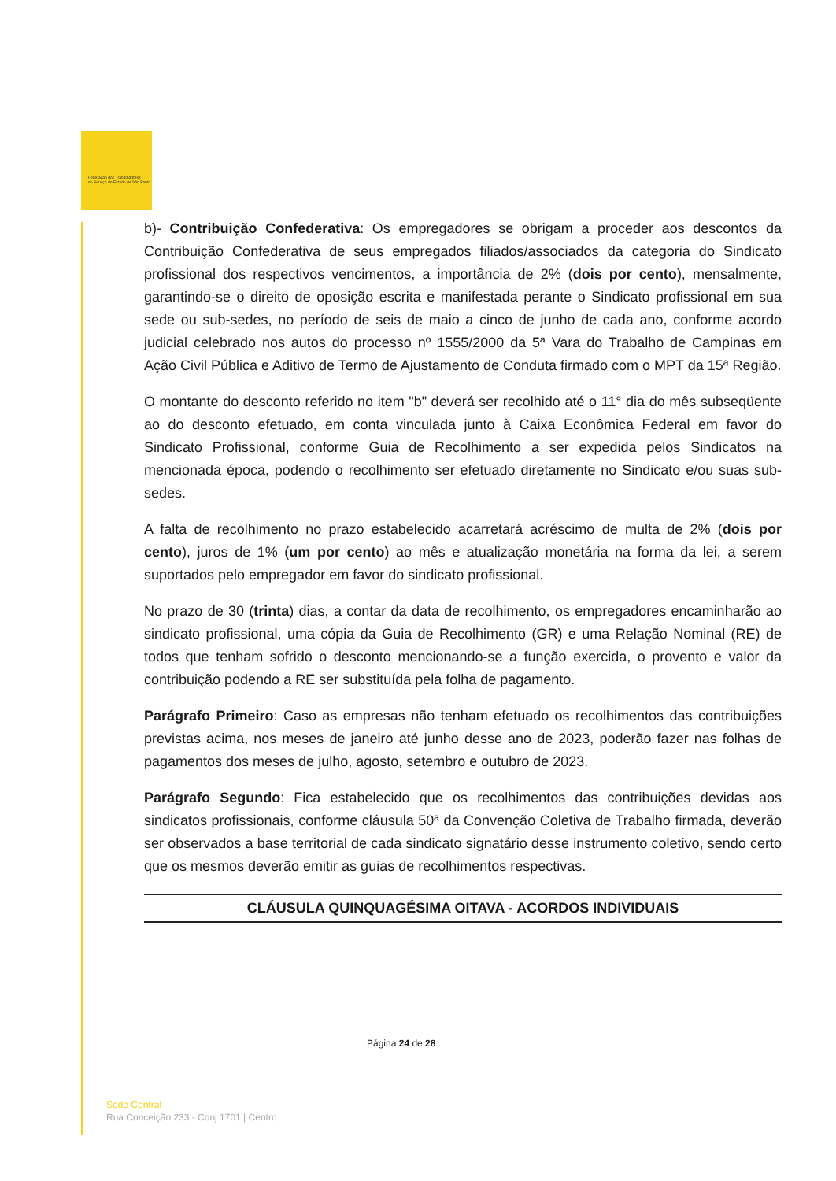Federação dos Trabalhadores
no Serviço do Estado de São Paulo
b)- Contribuição Confederativa: Os empregadores se obrigam a proceder aos descontos da Contribuição Confederativa de seus empregados filiados/associados da categoria do Sindicato profissional dos respectivos vencimentos, a importância de 2% (dois por cento), mensalmente, garantindo-se o direito de oposição escrita e manifestada perante o Sindicato profissional em sua sede ou sub-sedes, no período de seis de maio a cinco de junho de cada ano, conforme acordo judicial celebrado nos autos do processo nº 1555/2000 da 5ª Vara do Trabalho de Campinas em Ação Civil Pública e Aditivo de Termo de Ajustamento de Conduta firmado com o MPT da 15ª Região.
O montante do desconto referido no item "b" deverá ser recolhido até o 11° dia do mês subseqüente ao do desconto efetuado, em conta vinculada junto à Caixa Econômica Federal em favor do Sindicato Profissional, conforme Guia de Recolhimento a ser expedida pelos Sindicatos na mencionada época, podendo o recolhimento ser efetuado diretamente no Sindicato e/ou suas sub-sedes.
A falta de recolhimento no prazo estabelecido acarretará acréscimo de multa de 2% (dois por cento), juros de 1% (um por cento) ao mês e atualização monetária na forma da lei, a serem suportados pelo empregador em favor do sindicato profissional.
No prazo de 30 (trinta) dias, a contar da data de recolhimento, os empregadores encaminharão ao sindicato profissional, uma cópia da Guia de Recolhimento (GR) e uma Relação Nominal (RE) de todos que tenham sofrido o desconto mencionando-se a função exercida, o provento e valor da contribuição podendo a RE ser substituída pela folha de pagamento.
Parágrafo Primeiro: Caso as empresas não tenham efetuado os recolhimentos das contribuições previstas acima, nos meses de janeiro até junho desse ano de 2023, poderão fazer nas folhas de pagamentos dos meses de julho, agosto, setembro e outubro de 2023.
Parágrafo Segundo: Fica estabelecido que os recolhimentos das contribuições devidas aos sindicatos profissionais, conforme cláusula 50ª da Convenção Coletiva de Trabalho firmada, deverão ser observados a base territorial de cada sindicato signatário desse instrumento coletivo, sendo certo que os mesmos deverão emitir as guias de recolhimentos respectivas.
CLÁUSULA QUINQUAGÉSIMA OITAVA - ACORDOS INDIVIDUAIS
Página 24 de 28
Sede Central
Rua Conceição 233 - Conj 1701 | Centro